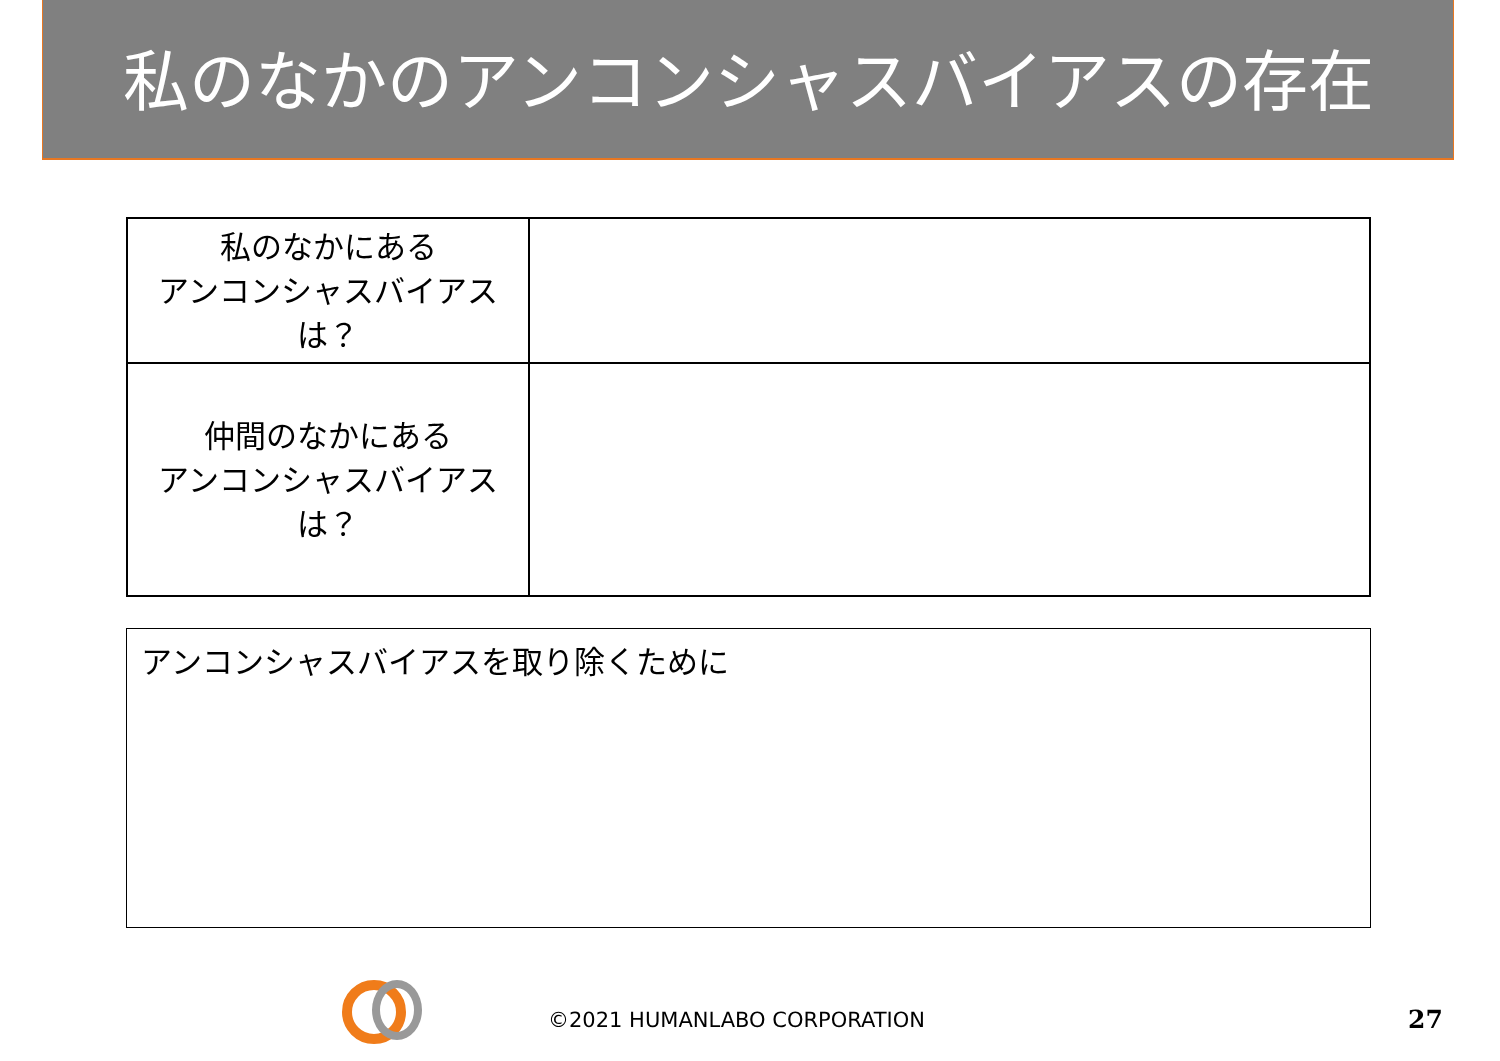私のなかのアンコンシャスバイアスの存在
| 私のなかにある アンコンシャスバイアスは？ | |
| 仲間のなかにある アンコンシャスバイアスは？ | |
アンコンシャスバイアスを取り除くために
©2021 HUMANLABO CORPORATION 27